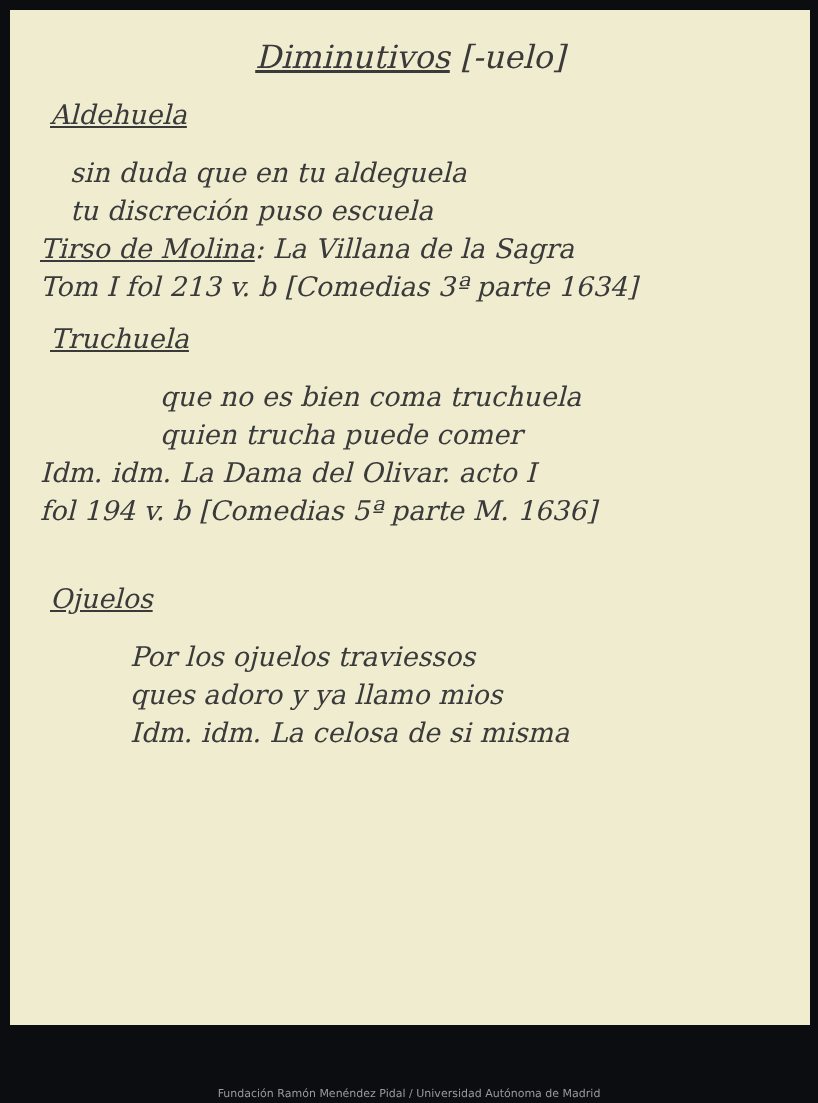Diminutivos [-uelo]
Aldehuela
sin duda que en tu aldeguela
tu discreción puso escuela
Tirso de Molina: La Villana de la Sagra
Tom I fol 213 v. b [Comedias 3ª parte 1634]
Truchuela
que no es bien coma truchuela
quien trucha puede comer
Idm. idm. La Dama del Olivar. acto I
fol 194 v. b [Comedias 5ª parte M. 1636]
Ojuelos
Por los ojuelos traviessos
ques adoro y ya llamo mios
Idm. idm. La celosa de si misma
Fundación Ramón Menéndez Pidal / Universidad Autónoma de Madrid